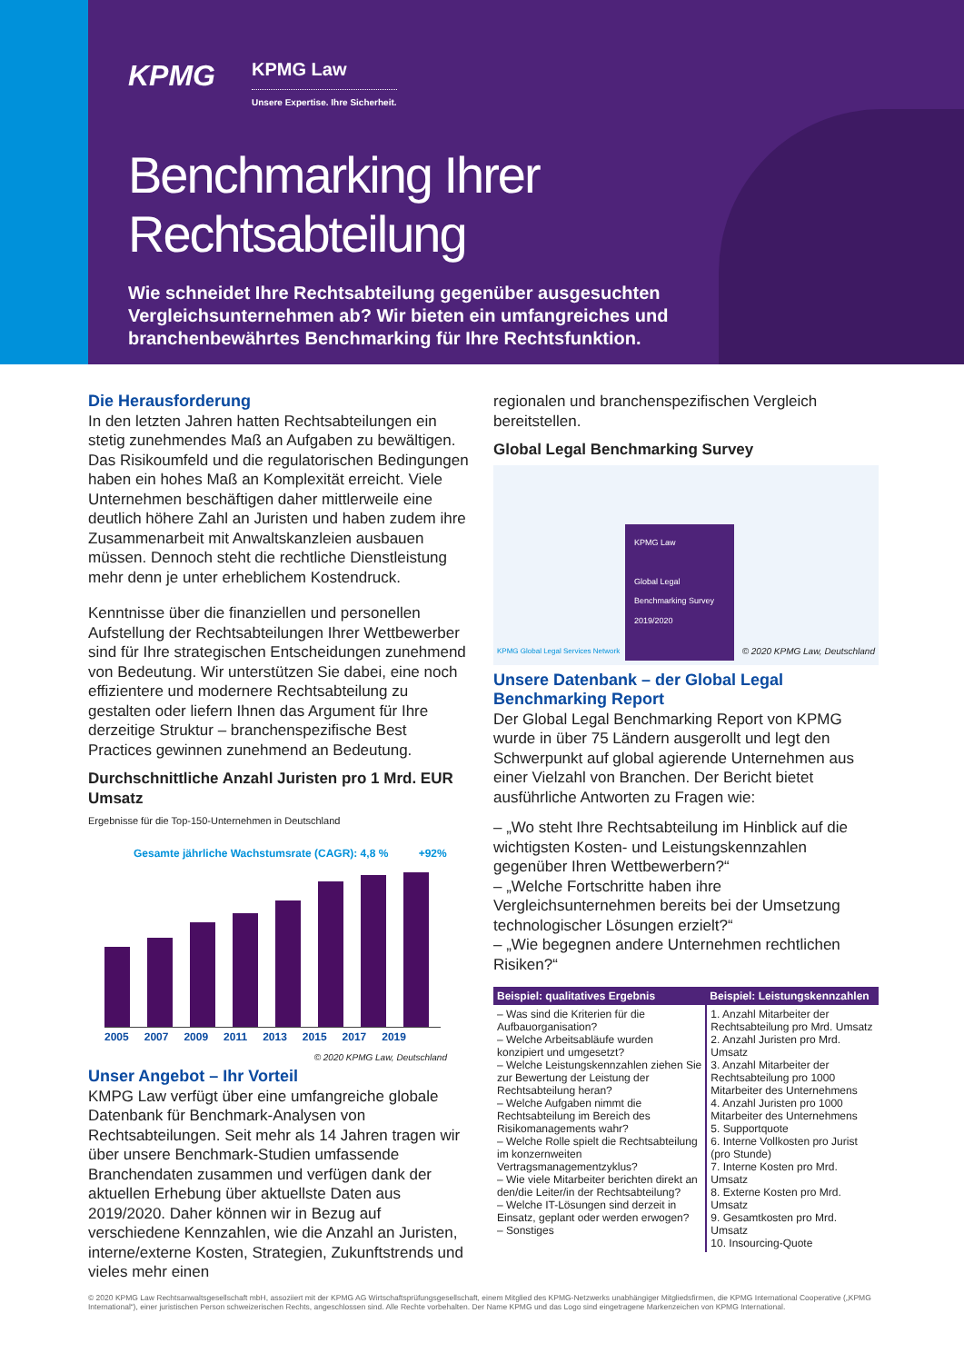KPMG KPMG Law Unsere Expertise. Ihre Sicherheit.
Benchmarking Ihrer Rechtsabteilung
Wie schneidet Ihre Rechtsabteilung gegenüber ausgesuchten Vergleichsunternehmen ab? Wir bieten ein umfangreiches und branchenbewährtes Benchmarking für Ihre Rechtsfunktion.
Die Herausforderung
In den letzten Jahren hatten Rechtsabteilungen ein stetig zunehmendes Maß an Aufgaben zu bewältigen. Das Risikoumfeld und die regulatorischen Bedingungen haben ein hohes Maß an Komplexität erreicht. Viele Unternehmen beschäftigen daher mittlerweile eine deutlich höhere Zahl an Juristen und haben zudem ihre Zusammenarbeit mit Anwaltskanzleien ausbauen müssen. Dennoch steht die rechtliche Dienstleistung mehr denn je unter erheblichem Kostendruck.
Kenntnisse über die finanziellen und personellen Aufstellung der Rechtsabteilungen Ihrer Wettbewerber sind für Ihre strategischen Entscheidungen zunehmend von Bedeutung. Wir unterstützen Sie dabei, eine noch effizientere und modernere Rechtsabteilung zu gestalten oder liefern Ihnen das Argument für Ihre derzeitige Struktur – branchenspezifische Best Practices gewinnen zunehmend an Bedeutung.
Durchschnittliche Anzahl Juristen pro 1 Mrd. EUR Umsatz
Ergebnisse für die Top-150-Unternehmen in Deutschland
Gesamte jährliche Wachstumsrate (CAGR): 4,8 % +92%
2005 2007 2009 2011 2013 2015 2017 2019
© 2020 KPMG Law, Deutschland
Unser Angebot – Ihr Vorteil
KMPG Law verfügt über eine umfangreiche globale Datenbank für Benchmark-Analysen von Rechtsabteilungen. Seit mehr als 14 Jahren tragen wir über unsere Benchmark-Studien umfassende Branchendaten zusammen und verfügen dank der aktuellen Erhebung über aktuellste Daten aus 2019/2020. Daher können wir in Bezug auf verschiedene Kennzahlen, wie die Anzahl an Juristen, interne/externe Kosten, Strategien, Zukunftstrends und vieles mehr einen
regionalen und branchenspezifischen Vergleich bereitstellen.
Global Legal Benchmarking Survey
KPMG Law
Global Legal Benchmarking Survey 2019/2020
KPMG Global Legal Services Network
© 2020 KPMG Law, Deutschland
Unsere Datenbank – der Global Legal Benchmarking Report
Der Global Legal Benchmarking Report von KPMG wurde in über 75 Ländern ausgerollt und legt den Schwerpunkt auf global agierende Unternehmen aus einer Vielzahl von Branchen. Der Bericht bietet ausführliche Antworten zu Fragen wie:
– „Wo steht Ihre Rechtsabteilung im Hinblick auf die wichtigsten Kosten- und Leistungskennzahlen gegenüber Ihren Wettbewerbern?“
– „Welche Fortschritte haben ihre Vergleichsunternehmen bereits bei der Umsetzung technologischer Lösungen erzielt?“
– „Wie begegnen andere Unternehmen rechtlichen Risiken?“
| Beispiel: qualitatives Ergebnis | Beispiel: Leistungskennzahlen |
| --- | --- |
| – Was sind die Kriterien für die Aufbauorganisation? – Welche Arbeitsabläufe wurden konzipiert und umgesetzt? – Welche Leistungskennzahlen ziehen Sie zur Bewertung der Leistung der Rechtsabteilung heran? – Welche Aufgaben nimmt die Rechtsabteilung im Bereich des Risikomanagements wahr? – Welche Rolle spielt die Rechtsabteilung im konzernweiten Vertragsmanagementzyklus? – Wie viele Mitarbeiter berichten direkt an den/die Leiter/in der Rechtsabteilung? – Welche IT-Lösungen sind derzeit in Einsatz, geplant oder werden erwogen? – Sonstiges | 1. Anzahl Mitarbeiter der Rechtsabteilung pro Mrd. Umsatz 2. Anzahl Juristen pro Mrd. Umsatz 3. Anzahl Mitarbeiter der Rechtsabteilung pro 1000 Mitarbeiter des Unternehmens 4. Anzahl Juristen pro 1000 Mitarbeiter des Unternehmens 5. Supportquote 6. Interne Vollkosten pro Jurist (pro Stunde) 7. Interne Kosten pro Mrd. Umsatz 8. Externe Kosten pro Mrd. Umsatz 9. Gesamtkosten pro Mrd. Umsatz 10. Insourcing-Quote |
© 2020 KPMG Law Rechtsanwaltsgesellschaft mbH, assoziiert mit der KPMG AG Wirtschaftsprüfungsgesellschaft, einem Mitglied des KPMG-Netzwerks unabhängiger Mitgliedsfirmen, die KPMG International Cooperative („KPMG International“), einer juristischen Person schweizerischen Rechts, angeschlossen sind. Alle Rechte vorbehalten. Der Name KPMG und das Logo sind eingetragene Markenzeichen von KPMG International.